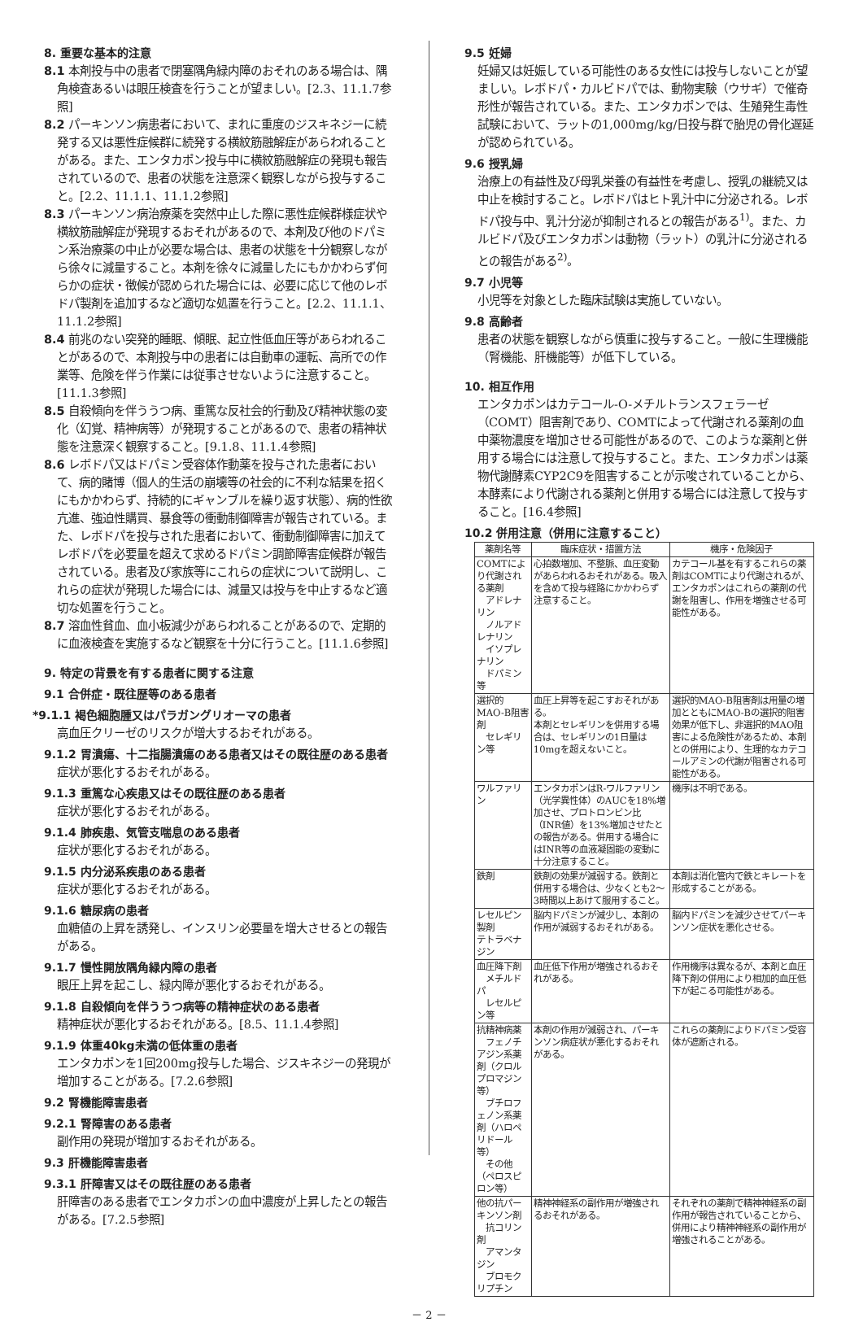8. 重要な基本的注意
8.1 本剤投与中の患者で閉塞隅角緑内障のおそれのある場合は、隅角検査あるいは眼圧検査を行うことが望ましい。[2.3、11.1.7参照]
8.2 パーキンソン病患者において、まれに重度のジスキネジーに続発する又は悪性症候群に続発する横紋筋融解症があらわれることがある。また、エンタカポン投与中に横紋筋融解症の発現も報告されているので、患者の状態を注意深く観察しながら投与すること。[2.2、11.1.1、11.1.2参照]
8.3 パーキンソン病治療薬を突然中止した際に悪性症候群様症状や横紋筋融解症が発現するおそれがあるので、本剤及び他のドパミン系治療薬の中止が必要な場合は、患者の状態を十分観察しながら徐々に減量すること。本剤を徐々に減量したにもかかわらず何らかの症状・徴候が認められた場合には、必要に応じて他のレボドパ製剤を追加するなど適切な処置を行うこと。[2.2、11.1.1、11.1.2参照]
8.4 前兆のない突発的睡眠、傾眠、起立性低血圧等があらわれることがあるので、本剤投与中の患者には自動車の運転、高所での作業等、危険を伴う作業には従事させないように注意すること。[11.1.3参照]
8.5 自殺傾向を伴ううつ病、重篤な反社会的行動及び精神状態の変化（幻覚、精神病等）が発現することがあるので、患者の精神状態を注意深く観察すること。[9.1.8、11.1.4参照]
8.6 レボドパ又はドパミン受容体作動薬を投与された患者において、病的賭博（個人的生活の崩壊等の社会的に不利な結果を招くにもかかわらず、持続的にギャンブルを繰り返す状態）、病的性欲亢進、強迫性購買、暴食等の衝動制御障害が報告されている。また、レボドパを投与された患者において、衝動制御障害に加えてレボドパを必要量を超えて求めるドパミン調節障害症候群が報告されている。患者及び家族等にこれらの症状について説明し、これらの症状が発現した場合には、減量又は投与を中止するなど適切な処置を行うこと。
8.7 溶血性貧血、血小板減少があらわれることがあるので、定期的に血液検査を実施するなど観察を十分に行うこと。[11.1.6参照]
9. 特定の背景を有する患者に関する注意
9.1 合併症・既往歴等のある患者
*9.1.1 褐色細胞腫又はパラガングリオーマの患者
高血圧クリーゼのリスクが増大するおそれがある。
9.1.2 胃潰瘍、十二指腸潰瘍のある患者又はその既往歴のある患者
症状が悪化するおそれがある。
9.1.3 重篤な心疾患又はその既往歴のある患者
症状が悪化するおそれがある。
9.1.4 肺疾患、気管支喘息のある患者
症状が悪化するおそれがある。
9.1.5 内分泌系疾患のある患者
症状が悪化するおそれがある。
9.1.6 糖尿病の患者
血糖値の上昇を誘発し、インスリン必要量を増大させるとの報告がある。
9.1.7 慢性開放隅角緑内障の患者
眼圧上昇を起こし、緑内障が悪化するおそれがある。
9.1.8 自殺傾向を伴ううつ病等の精神症状のある患者
精神症状が悪化するおそれがある。[8.5、11.1.4参照]
9.1.9 体重40kg未満の低体重の患者
エンタカポンを1回200mg投与した場合、ジスキネジーの発現が増加することがある。[7.2.6参照]
9.2 腎機能障害患者
9.2.1 腎障害のある患者
副作用の発現が増加するおそれがある。
9.3 肝機能障害患者
9.3.1 肝障害又はその既往歴のある患者
肝障害のある患者でエンタカポンの血中濃度が上昇したとの報告がある。[7.2.5参照]
9.5 妊婦
妊婦又は妊娠している可能性のある女性には投与しないことが望ましい。レボドパ・カルビドパでは、動物実験（ウサギ）で催奇形性が報告されている。また、エンタカポンでは、生殖発生毒性試験において、ラットの1,000mg/kg/日投与群で胎児の骨化遅延が認められている。
9.6 授乳婦
治療上の有益性及び母乳栄養の有益性を考慮し、授乳の継続又は中止を検討すること。レボドパはヒト乳汁中に分泌される。レボドパ投与中、乳汁分泌が抑制されるとの報告がある<sup>1)</sup>。また、カルビドパ及びエンタカポンは動物（ラット）の乳汁に分泌されるとの報告がある<sup>2)</sup>。
9.7 小児等
小児等を対象とした臨床試験は実施していない。
9.8 高齢者
患者の状態を観察しながら慎重に投与すること。一般に生理機能（腎機能、肝機能等）が低下している。
10. 相互作用
エンタカポンはカテコール-O-メチルトランスフェラーゼ（COMT）阻害剤であり、COMTによって代謝される薬剤の血中薬物濃度を増加させる可能性があるので、このような薬剤と併用する場合には注意して投与すること。また、エンタカポンは薬物代謝酵素CYP2C9を阻害することが示唆されていることから、本酵素により代謝される薬剤と併用する場合には注意して投与すること。[16.4参照]
10.2 併用注意（併用に注意すること）
| 薬剤名等 | 臨床症状・措置方法 | 機序・危険因子 |
| --- | --- | --- |
| COMTにより代謝される薬剤 アドレナリン ノルアドレナリン イソプレナリン ドパミン等 | 心拍数増加、不整脈、血圧変動があらわれるおそれがある。吸入を含めて投与経路にかかわらず注意すること。 | カテコール基を有するこれらの薬剤はCOMTにより代謝されるが、エンタカポンはこれらの薬剤の代謝を阻害し、作用を増強させる可能性がある。 |
| 選択的MAO-B阻害剤 セレギリン等 | 血圧上昇等を起こすおそれがある。 本剤とセレギリンを併用する場合は、セレギリンの1日量は10mgを超えないこと。 | 選択的MAO-B阻害剤は用量の増加とともにMAO-Bの選択的阻害効果が低下し、非選択的MAO阻害による危険性があるため、本剤との併用により、生理的なカテコールアミンの代謝が阻害される可能性がある。 |
| ワルファリン | エンタカポンはR-ワルファリン（光学異性体）のAUCを18%増加させ、プロトロンビン比（INR値）を13%増加させたとの報告がある。併用する場合にはINR等の血液凝固能の変動に十分注意すること。 | 機序は不明である。 |
| 鉄剤 | 鉄剤の効果が減弱する。鉄剤と併用する場合は、少なくとも2～3時間以上あけて服用すること。 | 本剤は消化管内で鉄とキレートを形成することがある。 |
| レセルピン製剤 テトラベナジン | 脳内ドパミンが減少し、本剤の作用が減弱するおそれがある。 | 脳内ドパミンを減少させてパーキンソン症状を悪化させる。 |
| 血圧降下剤 メチルドパ レセルピン等 | 血圧低下作用が増強されるおそれがある。 | 作用機序は異なるが、本剤と血圧降下剤の併用により相加的血圧低下が起こる可能性がある。 |
| 抗精神病薬 フェノチアジン系薬剤（クロルプロマジン等） ブチロフェノン系薬剤（ハロペリドール等） その他（ペロスピロン等） | 本剤の作用が減弱され、パーキンソン病症状が悪化するおそれがある。 | これらの薬剤によりドパミン受容体が遮断される。 |
| 他の抗パーキンソン剤 抗コリン剤 アマンタジン ブロモクリプチン | 精神神経系の副作用が増強されるおそれがある。 | それぞれの薬剤で精神神経系の副作用が報告されていることから、併用により精神神経系の副作用が増強されることがある。 |
－ 2 －